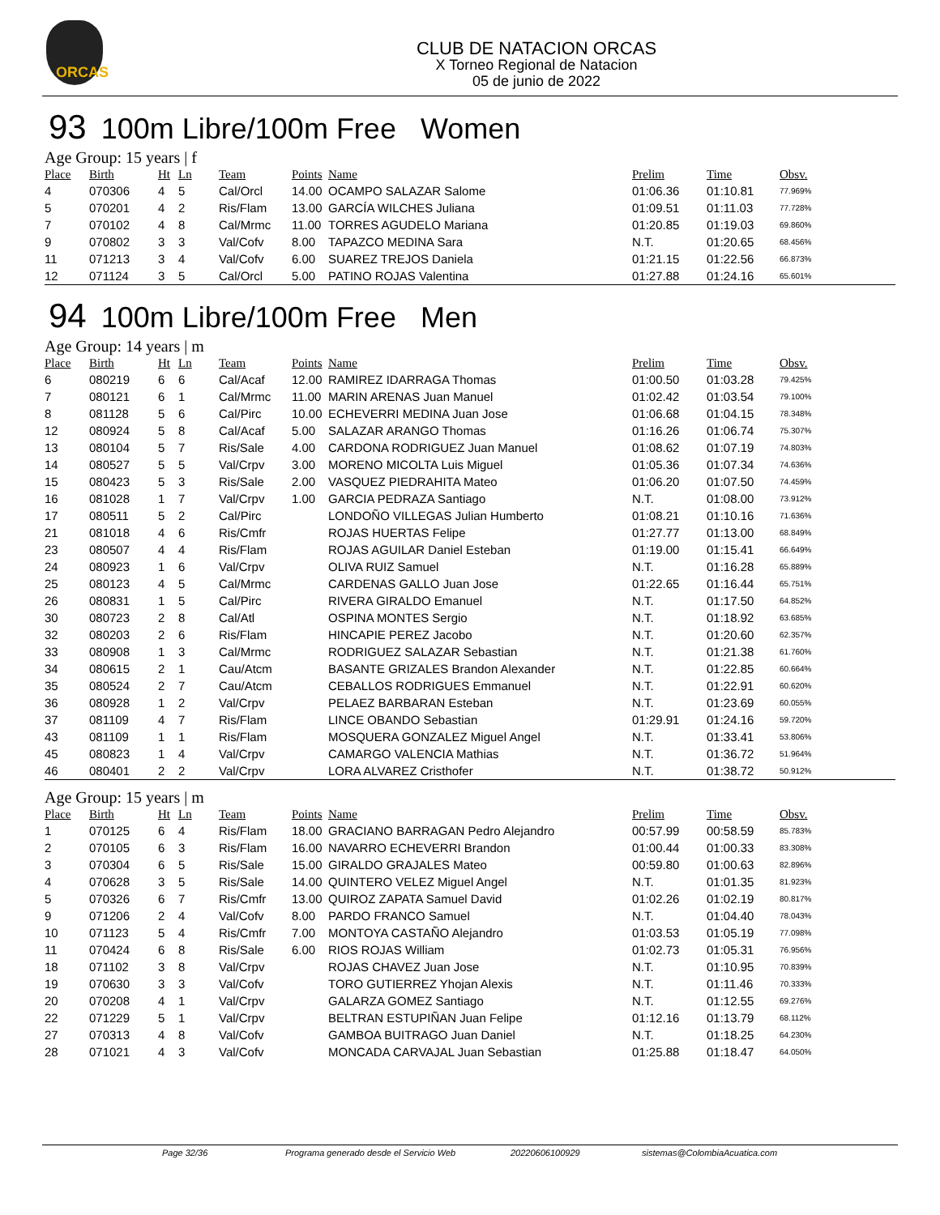ORCAS
CLUB DE NATACION ORCAS
X Torneo Regional de Natacion
05 de junio de 2022
93 100m Libre/100m Free Women
Age Group: 15 years | f
| Place | Birth | Ht | Ln | Team | Points | Name | Prelim | Time | Obsv. |
| --- | --- | --- | --- | --- | --- | --- | --- | --- | --- |
| 4 | 070306 | 4 | 5 | Cal/Orcl | 14.00 | OCAMPO SALAZAR Salome | 01:06.36 | 01:10.81 | 77.969% |
| 5 | 070201 | 4 | 2 | Ris/Flam | 13.00 | GARCÍA WILCHES Juliana | 01:09.51 | 01:11.03 | 77.728% |
| 7 | 070102 | 4 | 8 | Cal/Mrmc | 11.00 | TORRES AGUDELO Mariana | 01:20.85 | 01:19.03 | 69.860% |
| 9 | 070802 | 3 | 3 | Val/Cofv | 8.00 | TAPAZCO MEDINA Sara | N.T. | 01:20.65 | 68.456% |
| 11 | 071213 | 3 | 4 | Val/Cofv | 6.00 | SUAREZ TREJOS Daniela | 01:21.15 | 01:22.56 | 66.873% |
| 12 | 071124 | 3 | 5 | Cal/Orcl | 5.00 | PATINO ROJAS Valentina | 01:27.88 | 01:24.16 | 65.601% |
94 100m Libre/100m Free Men
Age Group: 14 years | m
| Place | Birth | Ht | Ln | Team | Points | Name | Prelim | Time | Obsv. |
| --- | --- | --- | --- | --- | --- | --- | --- | --- | --- |
| 6 | 080219 | 6 | 6 | Cal/Acaf | 12.00 | RAMIREZ IDARRAGA Thomas | 01:00.50 | 01:03.28 | 79.425% |
| 7 | 080121 | 6 | 1 | Cal/Mrmc | 11.00 | MARIN ARENAS Juan Manuel | 01:02.42 | 01:03.54 | 79.100% |
| 8 | 081128 | 5 | 6 | Cal/Pirc | 10.00 | ECHEVERRI MEDINA Juan Jose | 01:06.68 | 01:04.15 | 78.348% |
| 12 | 080924 | 5 | 8 | Cal/Acaf | 5.00 | SALAZAR ARANGO Thomas | 01:16.26 | 01:06.74 | 75.307% |
| 13 | 080104 | 5 | 7 | Ris/Sale | 4.00 | CARDONA RODRIGUEZ Juan Manuel | 01:08.62 | 01:07.19 | 74.803% |
| 14 | 080527 | 5 | 5 | Val/Crpv | 3.00 | MORENO MICOLTA Luis Miguel | 01:05.36 | 01:07.34 | 74.636% |
| 15 | 080423 | 5 | 3 | Ris/Sale | 2.00 | VASQUEZ PIEDRAHITA Mateo | 01:06.20 | 01:07.50 | 74.459% |
| 16 | 081028 | 1 | 7 | Val/Crpv | 1.00 | GARCIA PEDRAZA Santiago | N.T. | 01:08.00 | 73.912% |
| 17 | 080511 | 5 | 2 | Cal/Pirc | | LONDOÑO VILLEGAS Julian Humberto | 01:08.21 | 01:10.16 | 71.636% |
| 21 | 081018 | 4 | 6 | Ris/Cmfr | | ROJAS HUERTAS Felipe | 01:27.77 | 01:13.00 | 68.849% |
| 23 | 080507 | 4 | 4 | Ris/Flam | | ROJAS AGUILAR Daniel Esteban | 01:19.00 | 01:15.41 | 66.649% |
| 24 | 080923 | 1 | 6 | Val/Crpv | | OLIVA RUIZ Samuel | N.T. | 01:16.28 | 65.889% |
| 25 | 080123 | 4 | 5 | Cal/Mrmc | | CARDENAS GALLO Juan Jose | 01:22.65 | 01:16.44 | 65.751% |
| 26 | 080831 | 1 | 5 | Cal/Pirc | | RIVERA GIRALDO Emanuel | N.T. | 01:17.50 | 64.852% |
| 30 | 080723 | 2 | 8 | Cal/Atl | | OSPINA MONTES Sergio | N.T. | 01:18.92 | 63.685% |
| 32 | 080203 | 2 | 6 | Ris/Flam | | HINCAPIE PEREZ Jacobo | N.T. | 01:20.60 | 62.357% |
| 33 | 080908 | 1 | 3 | Cal/Mrmc | | RODRIGUEZ SALAZAR Sebastian | N.T. | 01:21.38 | 61.760% |
| 34 | 080615 | 2 | 1 | Cau/Atcm | | BASANTE GRIZALES Brandon Alexander | N.T. | 01:22.85 | 60.664% |
| 35 | 080524 | 2 | 7 | Cau/Atcm | | CEBALLOS RODRIGUES Emmanuel | N.T. | 01:22.91 | 60.620% |
| 36 | 080928 | 1 | 2 | Val/Crpv | | PELAEZ BARBARAN Esteban | N.T. | 01:23.69 | 60.055% |
| 37 | 081109 | 4 | 7 | Ris/Flam | | LINCE OBANDO Sebastian | 01:29.91 | 01:24.16 | 59.720% |
| 43 | 081109 | 1 | 1 | Ris/Flam | | MOSQUERA GONZALEZ Miguel Angel | N.T. | 01:33.41 | 53.806% |
| 45 | 080823 | 1 | 4 | Val/Crpv | | CAMARGO VALENCIA Mathias | N.T. | 01:36.72 | 51.964% |
| 46 | 080401 | 2 | 2 | Val/Crpv | | LORA ALVAREZ Cristhofer | N.T. | 01:38.72 | 50.912% |
Age Group: 15 years | m
| Place | Birth | Ht | Ln | Team | Points | Name | Prelim | Time | Obsv. |
| --- | --- | --- | --- | --- | --- | --- | --- | --- | --- |
| 1 | 070125 | 6 | 4 | Ris/Flam | 18.00 | GRACIANO BARRAGAN Pedro Alejandro | 00:57.99 | 00:58.59 | 85.783% |
| 2 | 070105 | 6 | 3 | Ris/Flam | 16.00 | NAVARRO ECHEVERRI Brandon | 01:00.44 | 01:00.33 | 83.308% |
| 3 | 070304 | 6 | 5 | Ris/Sale | 15.00 | GIRALDO GRAJALES Mateo | 00:59.80 | 01:00.63 | 82.896% |
| 4 | 070628 | 3 | 5 | Ris/Sale | 14.00 | QUINTERO VELEZ Miguel Angel | N.T. | 01:01.35 | 81.923% |
| 5 | 070326 | 6 | 7 | Ris/Cmfr | 13.00 | QUIROZ ZAPATA Samuel David | 01:02.26 | 01:02.19 | 80.817% |
| 9 | 071206 | 2 | 4 | Val/Cofv | 8.00 | PARDO FRANCO Samuel | N.T. | 01:04.40 | 78.043% |
| 10 | 071123 | 5 | 4 | Ris/Cmfr | 7.00 | MONTOYA CASTAÑO Alejandro | 01:03.53 | 01:05.19 | 77.098% |
| 11 | 070424 | 6 | 8 | Ris/Sale | 6.00 | RIOS ROJAS William | 01:02.73 | 01:05.31 | 76.956% |
| 18 | 071102 | 3 | 8 | Val/Crpv | | ROJAS CHAVEZ Juan Jose | N.T. | 01:10.95 | 70.839% |
| 19 | 070630 | 3 | 3 | Val/Cofv | | TORO GUTIERREZ Yhojan Alexis | N.T. | 01:11.46 | 70.333% |
| 20 | 070208 | 4 | 1 | Val/Crpv | | GALARZA GOMEZ Santiago | N.T. | 01:12.55 | 69.276% |
| 22 | 071229 | 5 | 1 | Val/Crpv | | BELTRAN ESTUPIÑAN Juan Felipe | 01:12.16 | 01:13.79 | 68.112% |
| 27 | 070313 | 4 | 8 | Val/Cofv | | GAMBOA BUITRAGO Juan Daniel | N.T. | 01:18.25 | 64.230% |
| 28 | 071021 | 4 | 3 | Val/Cofv | | MONCADA CARVAJAL Juan Sebastian | 01:25.88 | 01:18.47 | 64.050% |
Page 32/36 Programa generado desde el Servicio Web 20220606100929 sistemas@ColombiaAcuatica.com